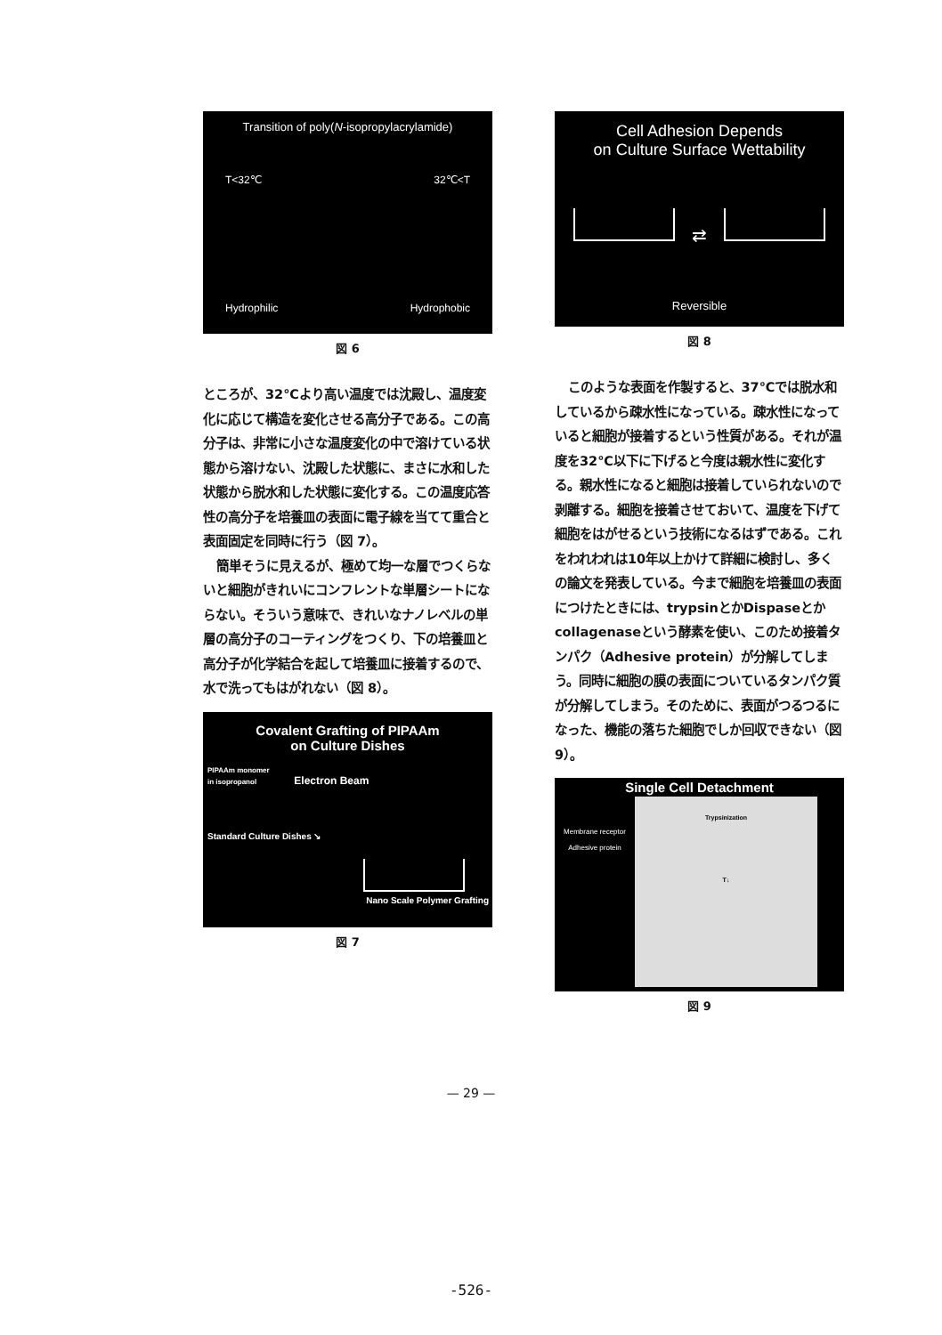Transition of poly(N-isopropylacrylamide)
T<32℃ 32℃<T
Hydrophilic Hydrophobic
図 6
ところが、32℃より高い温度では沈殿し、温度変化に応じて構造を変化させる高分子である。この高分子は、非常に小さな温度変化の中で溶けている状態から溶けない、沈殿した状態に、まさに水和した状態から脱水和した状態に変化する。この温度応答性の高分子を培養皿の表面に電子線を当てて重合と表面固定を同時に行う（図 7）。
簡単そうに見えるが、極めて均一な層でつくらないと細胞がきれいにコンフレントな単層シートにならない。そういう意味で、きれいなナノレベルの単層の高分子のコーティングをつくり、下の培養皿と高分子が化学結合を起して培養皿に接着するので、水で洗ってもはがれない（図 8）。
Covalent Grafting of PIPAAm
on Culture Dishes
PIPAAm monomer
in isopropanol Electron Beam
Standard Culture Dishes ↘
Nano Scale Polymer Grafting
図 7
Cell Adhesion Depends
on Culture Surface Wettability
⇄
Reversible
図 8
このような表面を作製すると、37℃では脱水和しているから疎水性になっている。疎水性になっていると細胞が接着するという性質がある。それが温度を32℃以下に下げると今度は親水性に変化する。親水性になると細胞は接着していられないので剥離する。細胞を接着させておいて、温度を下げて細胞をはがせるという技術になるはずである。これをわれわれは10年以上かけて詳細に検討し、多くの論文を発表している。今まで細胞を培養皿の表面につけたときには、trypsinとかDispaseとかcollagenaseという酵素を使い、このため接着タンパク（Adhesive protein）が分解してしまう。同時に細胞の膜の表面についているタンパク質が分解してしまう。そのために、表面がつるつるになった、機能の落ちた細胞でしか回収できない（図 9）。
Single Cell Detachment
Membrane receptor
Adhesive protein
Trypsinization
T↓
図 9
— 29 —
-526-